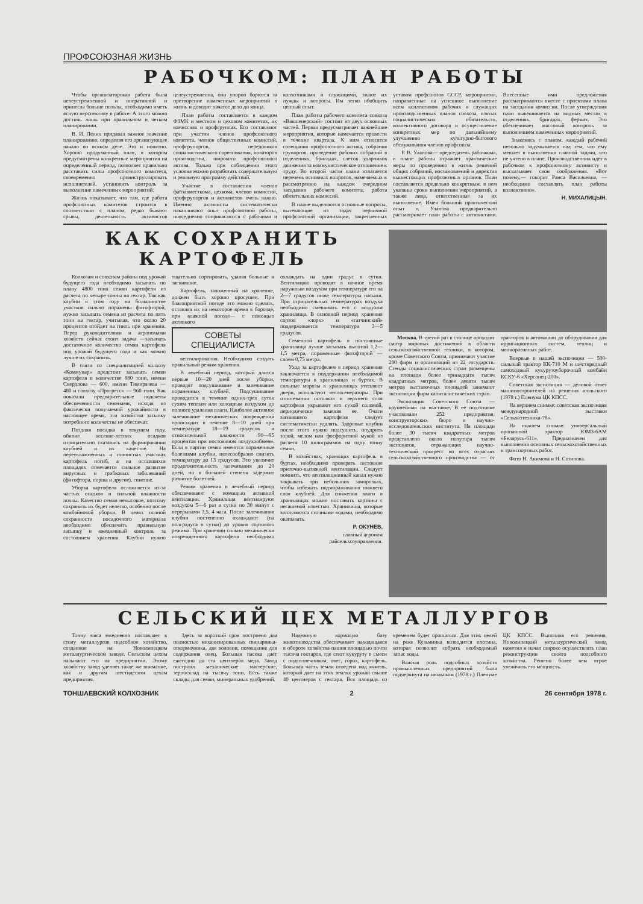ПРОФСОЮЗНАЯ ЖИЗНЬ
РАБОЧКОМ: ПЛАН РАБОТЫ
Чтобы организаторская работа была целеустремленной и оперативной и принесла больше пользы, необходимо иметь ясную перспективу в работе. А этого можно достичь лишь при правильном и четком планировании.
В. И. Ленин придавал важное значение планированию, определяя его организующее начало во всяком деле. Это и понятно. Хорошо продуманный план, в котором предусмотрены конкретные мероприятия на определенный период, позволяет правильно расставить силы профсоюзного комитета, своевременно проинструктировать исполнителей, установить контроль за выполнение намеченных мероприятий.
Жизнь показывает, что там, где работа профсоюзных комитетов строится в соответствии с планом, редко бывают срывы, деятельность активистов целеустремленна, они упорно борются за претворение намеченных мероприятий в жизнь и доводят начатое дело до конца.
План работы составляется в каждом ФЗМК и местном и цеховом комитетах, их комиссиях и профгруппах. Его составляют при участии членов профсоюзного комитета, членов общественных комиссий, профгрупоргов, передовиков социалистического соревнования, новаторов производства, широкого профсоюзного актива. Только при соблюдении этого условия можно разработать содержательную и реальную программу действий.
Участие в составлении членов фабзавместкома, цехкома, членов комиссий, профгрупоргов и активистов очень важно. Именно активисты систематически накапливают опыт профсоюзной работы, повседневно соприкасаются с рабочими и колхозниками и служащими, знают их нужды и вопросы. Им легко обобщить ценный опыт.
План работы рабочего комитета совхоза «Вякшенерский» состоит из двух основных частей. Первая предусматривает важнейшие мероприятия, которые намечается провести в течение квартала. К ним относятся совещания профсоюзного актива, собрания групоргов, проведение рабочих собраний в отделениях, бригадах, слетов ударников движения за коммунистическое отношение к труду. Во второй части плана излагается перечень основных вопросов, намечаемых к рассмотрению на каждом очередном заседании рабочего комитета, работа обязательных комиссий.
В плане выделяются основные вопросы, вытекающие из задач первичной профсоюзной организации, закрепленных уставом профсоюзов СССР, мероприятия, направленные на успешное выполнение всем коллективом рабочих и служащих производственных планов совхоза, взятых социалистических обязательств, коллективного договора и осуществление конкретных мер по дальнейшему улучшению культурно-бытового обслуживания членов профсоюза.
Р. В. Уланова— председатель рабочкома, в плане работы отражает практические меры по проведению в жизнь решений общих собраний, постановлений и директив вышестоящих профсоюзных органов. План составляется предельно конкретным, в нем указаны сроки выполнения мероприятий, а также лица, ответственные за их выполнение. Имея большой практический опыт т. Уланова предварительно рассматривает план работы с активистами. Внесенные ими предложения рассматриваются вместе с проектами плана на заседании комиссии. После утверждения план вывешивается на видных местах в отделениях, бригадах, фермах. Это обеспечивает массовый контроль за выполнением намеченных мероприятий.
Знакомясь с планом, каждый рабочий невольно задумывается над тем, что ему мешает в выполнении главной задачи, что не учтено в плане. Производственник идет в рабочком к профсоюзному активисту и высказывает свои соображения. «Вот почему,— говорит Раиса Васильевна, — необходимо составлять план работы коллективно».
Н. МИХАЛИЦЫН.
КАК СОХРАНИТЬ КАРТОФЕЛЬ
Колхозам и совхозам района под урожай будущего года необходимо засыпать по плану 4800 тонн семян картофеля из расчета по четыре тонны на гектар. Так как клубни в этом году на большинстве участков сильно поражены фитофторой, нужно засыпать семена из расчета по пять тонн на гектар, учитывая, что около 20 процентов отойдет на гниль при хранении. Перед руководителями и агрономами хозяйств сейчас стоит задача —засыпать достаточное количество семян картофеля под урожай будущего года и как можно лучше их сохранить.
В связи со специализацией колхозу «Коммунар» предстоит засыпать семян картофеля в количестве 880 тонн, имени Свердлова — 600, имени Тимирязева — 480 и совхозу «Прогресс» — 960 тонн. Как показали предварительные подсчеты обеспеченности семенами, исходя из фактически получаемой урожайности в настоящее время, эти хозяйства засыпку потребного количества не обеспечат.
Поздняя посадка в текущем году, обилие весенне-летних осадков отрицательно сказались на формировании клубней и их качестве. На переувлажненных и глинистых участках картофель погиб, а на оставшихся площадях отмечается сильное развитие вирусных и грибковых заболеваний (фитофтора, порша и другие), гниение.
Уборка картофеля осложняется из-за частых осадков и сильной влажности почвы. Качество семян невысокое, поэтому сохранить их будет нелегко, особенно после комбайновой уборки. В целях полной сохранности посадочного материала необходимо обеспечить правильную засыпку и ежедневный контроль за состоянием хранения. Клубни нужно тщательно сортировать, удаляя больные и загнившие.
Картофель, заложенный на хранение, должен быть хорошо просушен. При благоприятной погоде это можно сделать, оставляя их на некоторое время в борозде, при влажной погоде— с помощью активного
СОВЕТЫ СПЕЦИАЛИСТА
вентилирования. Необходимо создать правильный режим хранения.
В лечебный период, который длится первые 10—20 дней после уборки, проводят подсушивание и залечивание пораненных клубней. Подсушивание проводится в течение одних-трех суток сухим теплым или холодным воздухом до полного удаления влаги. Наиболее активное залечивание механических повреждений происходит в течение 8—10 дней при температуре 18—19 градусов и относительной влажности 90—95 процентов при постоянном воздухообмене. Если в партии семян имеются пораженные болезнями клубни, целесообразно снизить температуру до 13 градусов. Это увеличит продолжительность залечивания до 20 дней, но в большей степени задержит развитие болезней.
Режим хранения в лечебный период обеспечивают с помощью активной вентиляции. Хранилища вентилируют воздухом 5—6 раз в сутки по 30 минут с перерывами 3,5, 4 часа. После залечивания клубни постепенно охлаждают (на полградуса в сутки) до уровня сортового режима. При хранении сильно механически поврежденного картофеля необходимо охлаждать на один градус в сутки. Вентиляцию проводят в ночное время наружным воздухом при температуре его на 2—7 градусов ниже температуры насыпи. При отрицательных температурах воздуха необходимо смешивать его с воздухом хранилища. В основной период хранения сортов «лорх» и «гатчинский» поддерживается температура 3—5 градусов.
Семенной картофель в постоянные хранилища лучше засыпать высотой 1,2—1,5 метра, пораженные фитофторой — слоем 0,75 метра.
Уход за картофелем в период хранения заключается в поддержании необходимой температуры в хранилищах и буртах. В сильные морозы в хранилищах утепляют двери, используют теплогенераторы. При отпотевании потолков и верхнего слоя картофеля укрывают его сухой соломой, периодически заменяя ее. Очаги загнившего картофеля следует систематически удалять. Здоровые клубни после этого нужно подсушить, опудрить золой, мелом или фосфоритной мукой из расчета 10 килограммов на одну тонну семян.
В хозяйствах, хранящих картофель в буртах, необходимо проверять состояние приточно-вытяжной вентиляции. Следует помнить, что вентиляционный канал нужно закрывать при небольших заморозках, чтобы избежать подмораживания нижнего слоя клубней. Для снижения влаги в хранилищах можно поставить корзины с негашеной известью. Хранилища, которые затопляются сточными водами, необходимо окапывать.
Р. ОКУНЕВ,
главный агроном райсельхозуправления.
Москва. В третий раз в столице проходит смотр мировых достижений в области сельскохозяйственной техники, в котором, кроме Советского Союза, принимают участие 280 фирм и организаций из 22 государств. Стенды социалистических стран размещены на площади более тринадцати тысяч квадратных метров, более девяти тысяч метров выставочных площадей занимают экспозиции фирм капиталистических стран.
Экспозиция Советского Союза — крупнейшая на выставке. В ее подготовке участвовали 252 предприятия, конструкторских бюро и научно-исследовательских института. На площади более 30 тысяч квадратных метров представлено около полутора тысяч экспонатов, отражающих научно-технический прогресс во всех отраслях сельскохозяйственного производства — от тракторов и автомашин до оборудования для ирригационных систем, теплиц и мелиоративных работ.
Впервые в нашей экспозиции — 500-сильный трактор КК-710 М и шестирядный самоходный кукурузоуборочный комбайн КСКУ-6 «Херсонец-200».
Советская экспозиция — деловой ответ машиностроителей на решения июльского (1978 г.) Пленума ЦК КПСС.
На верхнем снимке: советская экспозиция международной выставки «Сельхозтехника-78».
На нижнем снимке: универсальный пропашной трактор ЮМЗ-6АМ «Беларусь-611». Предназначен для выполнения основных сельскохозяйственных и транспортных работ.
Фото Н. Акимова и Н. Созинова.
СЕЛЬСКИЙ ЦЕХ МЕТАЛЛУРГОВ
Тонну мяса ежедневно поставляет к столу металлургов подсобное хозяйство, созданное на Новолипецком металлургическом заводе. Сельским цехом называют его на предприятии. Этому хозяйству завод уделяет такое же внимание, как и другим шестидесяти цехам предприятия.
Здесь за короткий срок построено два полностью механизированных свинарника-откормочника, две воловни, помещение для содержания овец. Большая пасека дает ежегодно до ста центнеров меда. Завод построил механические мастерские, зерносклад на тысячу тонн. Есть также склады для семян, минеральных удобрений.
Надежную кормовую базу животноводства обеспечивает находящаяся в обороте хозяйства пашня площадью почти тысяча гектаров, где сеют кукурузу в смеси с подсолнечником, овес, горох, картофель. Большая часть земли отведена под ячмень, который дает на этих землях урожай свыше 40 центнеров с гектара. Вся площадь со временем будет орошаться. Для этих целей на реке Кузьминка возводится плотина, которая позволит собрать необходимый запас воды.
Важная роль подсобных хозяйств промышленных предприятий была подчеркнута на июльском (1978 г.) Пленуме ЦК КПСС. Выполняя его решения, Новолипецкий металлургический завод наметил и начал широко осуществлять план реконструкции своего подсобного хозяйства. Решено более чем втрое увеличить его мощность.
ТОНШАЕВСКИЙ КОЛХОЗНИК 2 26 сентября 1978 г.